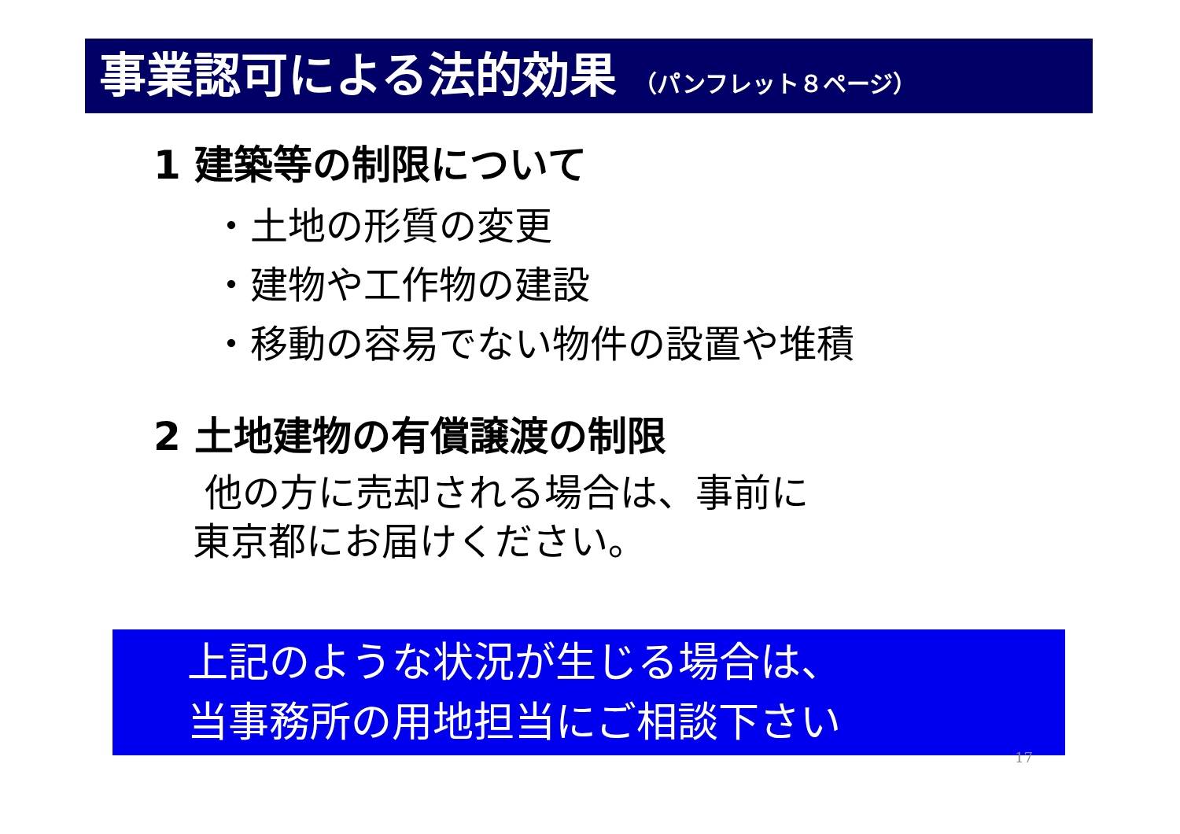事業認可による法的効果 （パンフレット８ページ）
1 建築等の制限について
・土地の形質の変更
・建物や工作物の建設
・移動の容易でない物件の設置や堆積
2 土地建物の有償譲渡の制限
他の方に売却される場合は、事前に
東京都にお届けください。
上記のような状況が生じる場合は、
当事務所の用地担当にご相談下さい
17